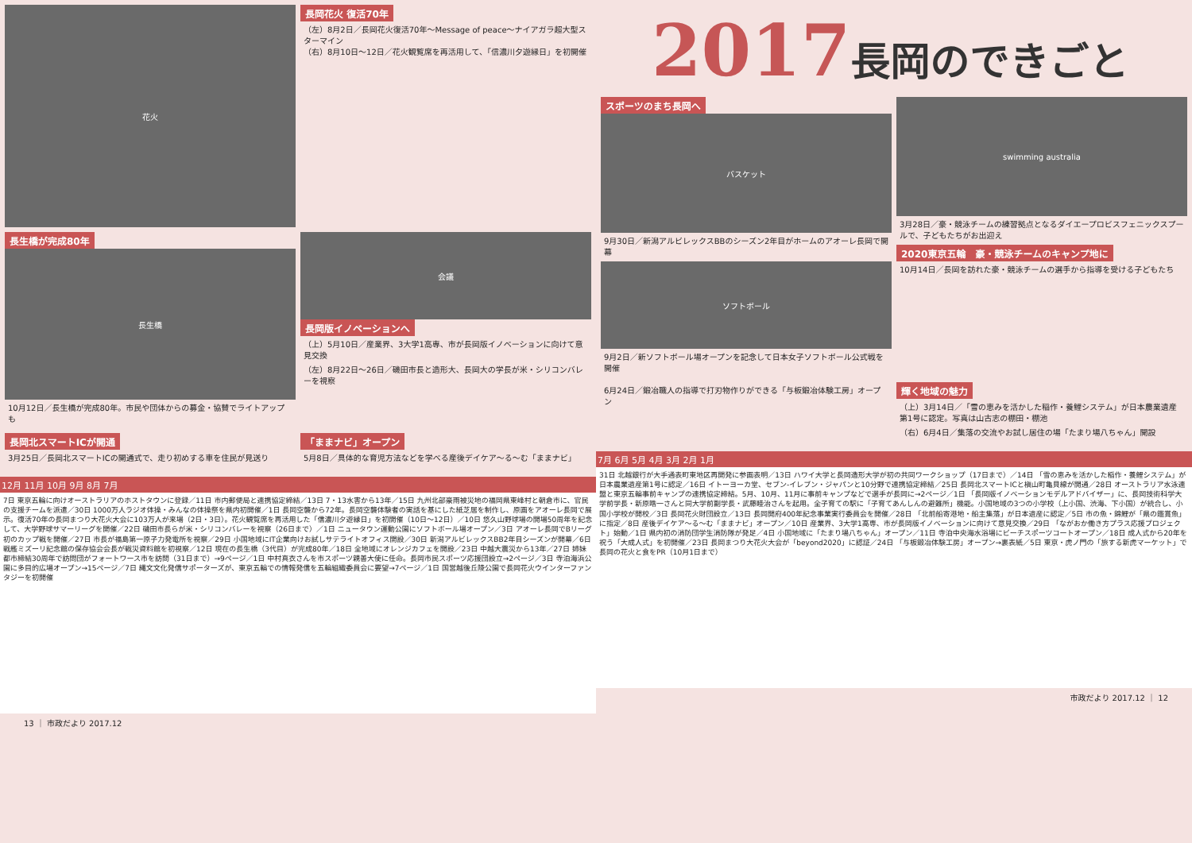花火
長岡花火 復活70年
（左）8月2日／長岡花火復活70年～Message of peace～ナイアガラ超大型スターマイン
（右）8月10日～12日／花火観覧席を再活用して、「信濃川夕遊縁日」を初開催
長生橋が完成80年
長生橋
10月12日／長生橋が完成80年。市民や団体からの募金・協賛でライトアップも
会議
長岡版イノベーションへ
（上）5月10日／産業界、3大学1高専、市が長岡版イノベーションに向けて意見交換
（左）8月22日～26日／磯田市長と造形大、長岡大の学長が米・シリコンバレーを視察
長岡北スマートICが開通
3月25日／長岡北スマートICの開通式で、走り初めする車を住民が見送り
「ままナビ」オープン
5月8日／具体的な育児方法などを学べる産後デイケア～る～む「ままナビ」
12月 11月 10月 9月 8月 7月
7日 東京五輪に向けオーストラリアのホストタウンに登録／11日 市内郵便局と連携協定締結／13日 7・13水害から13年／15日 九州北部豪雨被災地の福岡県東峰村と朝倉市に、官民の支援チームを派遣／30日 1000万人ラジオ体操・みんなの体操祭を県内初開催／1日 長岡空襲から72年。長岡空襲体験者の実話を基にした紙芝居を制作し、原画をアオーレ長岡で展示。復活70年の長岡まつり大花火大会に103万人が来場（2日・3日）。花火観覧席を再活用した「信濃川夕遊縁日」を初開催（10日～12日）／10日 悠久山野球場の開場50周年を記念して、大学野球サマーリーグを開催／22日 磯田市長らが米・シリコンバレーを視察（26日まで）／1日 ニュータウン運動公園にソフトボール場オープン／3日 アオーレ長岡でBリーグ初のカップ戦を開催／27日 市長が福島第一原子力発電所を視察／29日 小国地域にIT企業向けお試しサテライトオフィス開設／30日 新潟アルビレックスBB2年目シーズンが開幕／6日 戦艦ミズーリ記念館の保存協会会長が戦災資料館を初視察／12日 現在の長生橋（3代目）が完成80年／18日 全地域にオレンジカフェを開設／23日 中越大震災から13年／27日 姉妹都市締結30周年で訪問団がフォートワース市を訪問（31日まで）→9ページ／1日 中村真衣さんを市スポーツ親善大使に任命。長岡市民スポーツ応援団設立→2ページ／3日 寺泊海浜公園に多目的広場オープン→15ページ／7日 縄文文化発信サポーターズが、東京五輪での情報発信を五輪組織委員会に要望→7ページ／1日 国営越後丘陵公園で長岡花火ウインターファンタジーを初開催
13 ｜ 市政だより 2017.12
2017長岡のできごと
スポーツのまち長岡へ
バスケット
9月30日／新潟アルビレックスBBのシーズン2年目がホームのアオーレ長岡で開幕
ソフトボール
9月2日／新ソフトボール場オープンを記念して日本女子ソフトボール公式戦を開催
swimming australia
3月28日／豪・競泳チームの練習拠点となるダイエープロビスフェニックスプールで、子どもたちがお出迎え
2020東京五輪　豪・競泳チームのキャンプ地に
10月14日／長岡を訪れた豪・競泳チームの選手から指導を受ける子どもたち
6月24日／鍛冶職人の指導で打刃物作りができる「与板鍛冶体験工房」オープン
輝く地域の魅力
（上）3月14日／「雪の恵みを活かした稲作・養鯉システム」が日本農業遺産第1号に認定。写真は山古志の棚田・棚池
（右）6月4日／集落の交流やお試し居住の場「たまり場八ちゃん」開設
7月 6月 5月 4月 3月 2月 1月
31日 北越銀行が大手通表町東地区再開発に参画表明／13日 ハワイ大学と長岡造形大学が初の共同ワークショップ（17日まで）／14日 「雪の恵みを活かした稲作・養鯉システム」が日本農業遺産第1号に認定／16日 イトーヨーカ堂、セブン-イレブン・ジャパンと10分野で連携協定締結／25日 長岡北スマートICと槇山町亀貝線が開通／28日 オーストラリア水泳連盟と東京五輪事前キャンプの連携協定締結。5月、10月、11月に事前キャンプなどで選手が長岡に→2ページ／1日 「長岡版イノベーションモデルアドバイザー」に、長岡技術科学大学前学長・新原晧一さんと同大学前副学長・武藤睦治さんを起用。全子育ての駅に「子育てあんしんの避難所」機能。小国地域の3つの小学校（上小国、渋海、下小国）が統合し、小国小学校が開校／3日 長岡花火財団設立／13日 長岡開府400年記念事業実行委員会を開催／28日 「北前船寄港地・船主集落」が日本遺産に認定／5日 市の魚・錦鯉が「県の鑑賞魚」に指定／8日 産後デイケア～る～む「ままナビ」オープン／10日 産業界、3大学1高専、市が長岡版イノベーションに向けて意見交換／29日 「ながおか働き方プラス応援プロジェクト」始動／1日 県内初の消防団学生消防隊が発足／4日 小国地域に「たまり場八ちゃん」オープン／11日 寺泊中央海水浴場にビーチスポーツコートオープン／18日 成人式から20年を祝う「大成人式」を初開催／23日 長岡まつり大花火大会が「beyond2020」に認証／24日 「与板鍛冶体験工房」オープン→裏表紙／5日 東京・虎ノ門の「旅する新虎マーケット」で長岡の花火と食をPR（10月1日まで）
市政だより 2017.12 ｜ 12